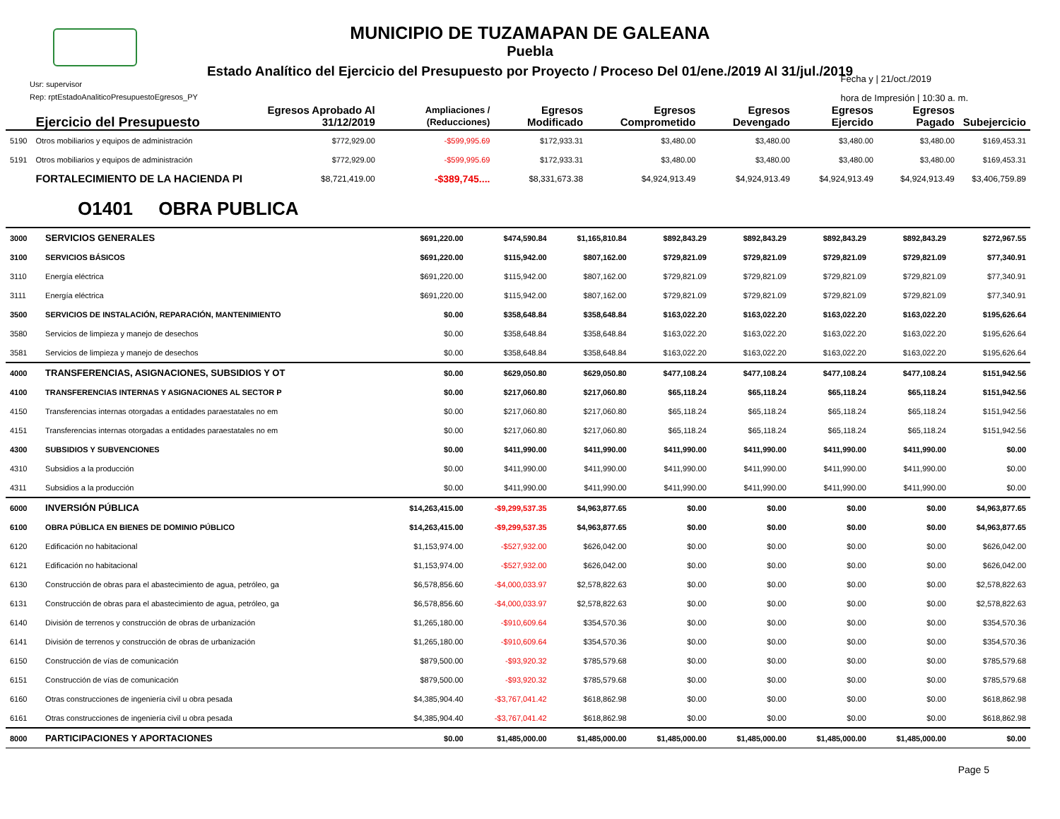MUNICIPIO DE TUZAMAPAN DE GALEANA
Puebla
Estado Analítico del Ejercicio del Presupuesto por Proyecto / Proceso Del 01/ene./2019 Al 31/jul./2019
Usr: supervisor
Rep: rptEstadoAnaliticoPresupuestoEgresos_PY
Fecha y | 21/oct./2019
hora de Impresión | 10:30 a. m.
| | Ejercicio del Presupuesto | Egresos Aprobado Al 31/12/2019 | Ampliaciones / (Reducciones) | Egresos Modificado | Egresos Comprometido | Egresos Devengado | Egresos Ejercido | Egresos Pagado | Subejercicio |
| --- | --- | --- | --- | --- | --- | --- | --- | --- | --- |
| 5190 | Otros mobiliarios y equipos de administración | $772,929.00 | -$599,995.69 | $172,933.31 | $3,480.00 | $3,480.00 | $3,480.00 | $3,480.00 | $169,453.31 |
| 5191 | Otros mobiliarios y equipos de administración | $772,929.00 | -$599,995.69 | $172,933.31 | $3,480.00 | $3,480.00 | $3,480.00 | $3,480.00 | $169,453.31 |
| | FORTALECIMIENTO DE LA HACIENDA PI | $8,721,419.00 | -$389,745.... | $8,331,673.38 | $4,924,913.49 | $4,924,913.49 | $4,924,913.49 | $4,924,913.49 | $3,406,759.89 |
O1401 OBRA PUBLICA
| 3000 | SERVICIOS GENERALES | $691,220.00 | $474,590.84 | $1,165,810.84 | $892,843.29 | $892,843.29 | $892,843.29 | $892,843.29 | $272,967.55 |
| 3100 | SERVICIOS BÁSICOS | $691,220.00 | $115,942.00 | $807,162.00 | $729,821.09 | $729,821.09 | $729,821.09 | $729,821.09 | $77,340.91 |
| 3110 | Energía eléctrica | $691,220.00 | $115,942.00 | $807,162.00 | $729,821.09 | $729,821.09 | $729,821.09 | $729,821.09 | $77,340.91 |
| 3111 | Energía eléctrica | $691,220.00 | $115,942.00 | $807,162.00 | $729,821.09 | $729,821.09 | $729,821.09 | $729,821.09 | $77,340.91 |
| 3500 | SERVICIOS DE INSTALACIÓN, REPARACIÓN, MANTENIMIENTO | $0.00 | $358,648.84 | $358,648.84 | $163,022.20 | $163,022.20 | $163,022.20 | $163,022.20 | $195,626.64 |
| 3580 | Servicios de limpieza y manejo de desechos | $0.00 | $358,648.84 | $358,648.84 | $163,022.20 | $163,022.20 | $163,022.20 | $163,022.20 | $195,626.64 |
| 3581 | Servicios de limpieza y manejo de desechos | $0.00 | $358,648.84 | $358,648.84 | $163,022.20 | $163,022.20 | $163,022.20 | $163,022.20 | $195,626.64 |
| 4000 | TRANSFERENCIAS, ASIGNACIONES, SUBSIDIOS Y OT | $0.00 | $629,050.80 | $629,050.80 | $477,108.24 | $477,108.24 | $477,108.24 | $477,108.24 | $151,942.56 |
| 4100 | TRANSFERENCIAS INTERNAS Y ASIGNACIONES AL SECTOR P | $0.00 | $217,060.80 | $217,060.80 | $65,118.24 | $65,118.24 | $65,118.24 | $65,118.24 | $151,942.56 |
| 4150 | Transferencias internas otorgadas a entidades paraestatales no em | $0.00 | $217,060.80 | $217,060.80 | $65,118.24 | $65,118.24 | $65,118.24 | $65,118.24 | $151,942.56 |
| 4151 | Transferencias internas otorgadas a entidades paraestatales no em | $0.00 | $217,060.80 | $217,060.80 | $65,118.24 | $65,118.24 | $65,118.24 | $65,118.24 | $151,942.56 |
| 4300 | SUBSIDIOS Y SUBVENCIONES | $0.00 | $411,990.00 | $411,990.00 | $411,990.00 | $411,990.00 | $411,990.00 | $411,990.00 | $0.00 |
| 4310 | Subsidios a la producción | $0.00 | $411,990.00 | $411,990.00 | $411,990.00 | $411,990.00 | $411,990.00 | $411,990.00 | $0.00 |
| 4311 | Subsidios a la producción | $0.00 | $411,990.00 | $411,990.00 | $411,990.00 | $411,990.00 | $411,990.00 | $411,990.00 | $0.00 |
| 6000 | INVERSIÓN PÚBLICA | $14,263,415.00 | -$9,299,537.35 | $4,963,877.65 | $0.00 | $0.00 | $0.00 | $0.00 | $4,963,877.65 |
| 6100 | OBRA PÚBLICA EN BIENES DE DOMINIO PÚBLICO | $14,263,415.00 | -$9,299,537.35 | $4,963,877.65 | $0.00 | $0.00 | $0.00 | $0.00 | $4,963,877.65 |
| 6120 | Edificación no habitacional | $1,153,974.00 | -$527,932.00 | $626,042.00 | $0.00 | $0.00 | $0.00 | $0.00 | $626,042.00 |
| 6121 | Edificación no habitacional | $1,153,974.00 | -$527,932.00 | $626,042.00 | $0.00 | $0.00 | $0.00 | $0.00 | $626,042.00 |
| 6130 | Construcción de obras para el abastecimiento de agua, petróleo, ga | $6,578,856.60 | -$4,000,033.97 | $2,578,822.63 | $0.00 | $0.00 | $0.00 | $0.00 | $2,578,822.63 |
| 6131 | Construcción de obras para el abastecimiento de agua, petróleo, ga | $6,578,856.60 | -$4,000,033.97 | $2,578,822.63 | $0.00 | $0.00 | $0.00 | $0.00 | $2,578,822.63 |
| 6140 | División de terrenos y construcción de obras de urbanización | $1,265,180.00 | -$910,609.64 | $354,570.36 | $0.00 | $0.00 | $0.00 | $0.00 | $354,570.36 |
| 6141 | División de terrenos y construcción de obras de urbanización | $1,265,180.00 | -$910,609.64 | $354,570.36 | $0.00 | $0.00 | $0.00 | $0.00 | $354,570.36 |
| 6150 | Construcción de vías de comunicación | $879,500.00 | -$93,920.32 | $785,579.68 | $0.00 | $0.00 | $0.00 | $0.00 | $785,579.68 |
| 6151 | Construcción de vías de comunicación | $879,500.00 | -$93,920.32 | $785,579.68 | $0.00 | $0.00 | $0.00 | $0.00 | $785,579.68 |
| 6160 | Otras construcciones de ingeniería civil u obra pesada | $4,385,904.40 | -$3,767,041.42 | $618,862.98 | $0.00 | $0.00 | $0.00 | $0.00 | $618,862.98 |
| 6161 | Otras construcciones de ingeniería civil u obra pesada | $4,385,904.40 | -$3,767,041.42 | $618,862.98 | $0.00 | $0.00 | $0.00 | $0.00 | $618,862.98 |
| 8000 | PARTICIPACIONES Y APORTACIONES | $0.00 | $1,485,000.00 | $1,485,000.00 | $1,485,000.00 | $1,485,000.00 | $1,485,000.00 | $1,485,000.00 | $0.00 |
Page 5